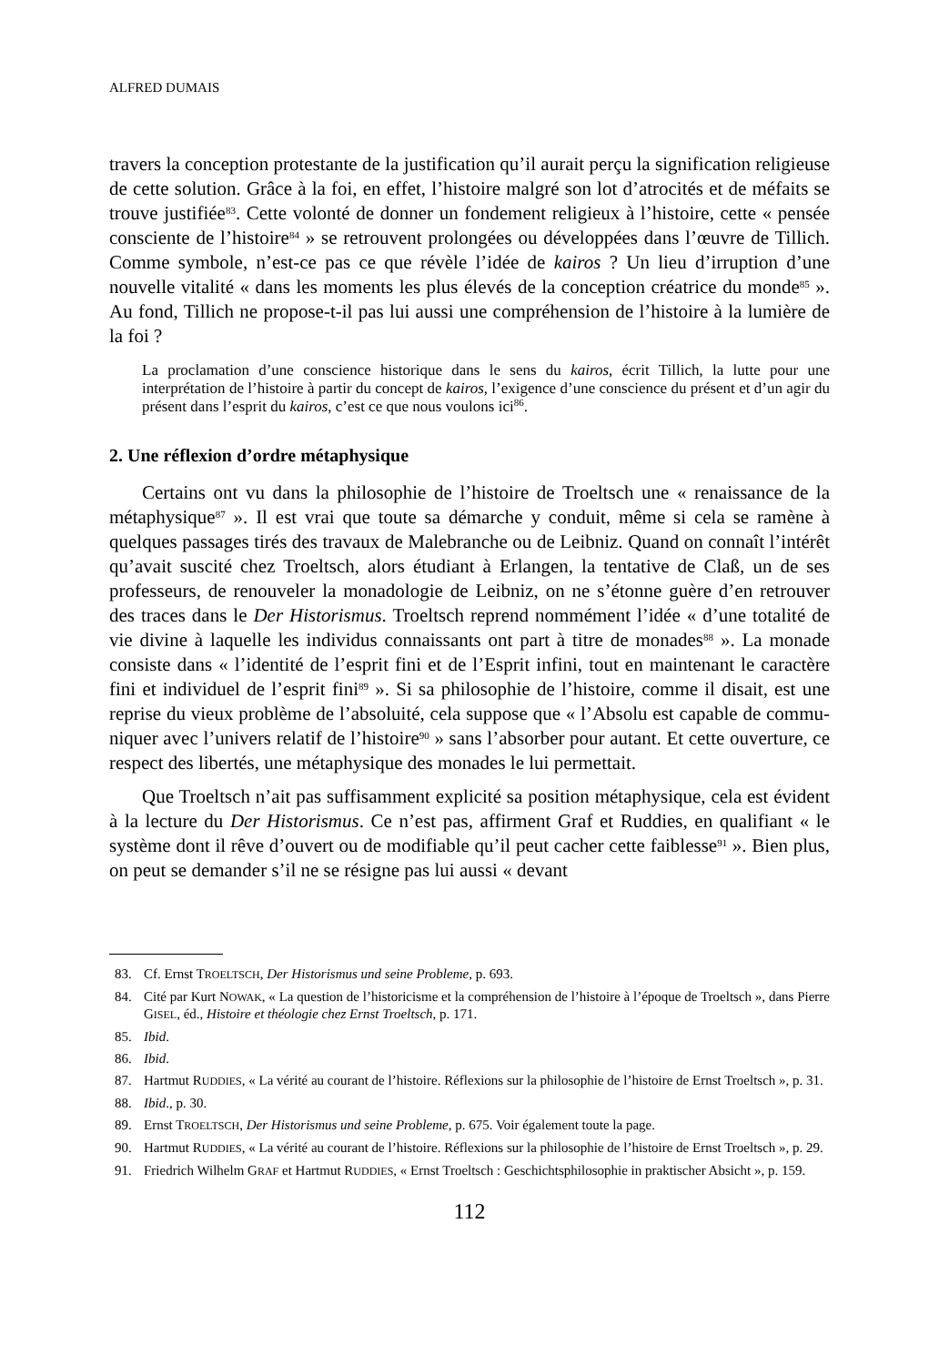ALFRED DUMAIS
travers la conception protestante de la justification qu’il aurait perçu la signification religieuse de cette solution. Grâce à la foi, en effet, l’histoire malgré son lot d’atroci­tés et de méfaits se trouve justifiée<sup>83</sup>. Cette volonté de donner un fondement religieux à l’histoire, cette « pensée consciente de l’histoire<sup>84</sup> » se retrouvent prolongées ou développées dans l’œuvre de Tillich. Comme symbole, n’est-ce pas ce que révèle l’idée de kairos ? Un lieu d’irruption d’une nouvelle vitalité « dans les moments les plus élevés de la conception créatrice du monde<sup>85</sup> ». Au fond, Tillich ne propose-t-il pas lui aussi une compréhension de l’histoire à la lumière de la foi ?
La proclamation d’une conscience historique dans le sens du kairos, écrit Tillich, la lutte pour une interprétation de l’histoire à partir du concept de kairos, l’exigence d’une con­science du présent et d’un agir du présent dans l’esprit du kairos, c’est ce que nous voulons ici<sup>86</sup>.
2. Une réflexion d’ordre métaphysique
Certains ont vu dans la philosophie de l’histoire de Troeltsch une « renaissance de la métaphysique<sup>87</sup> ». Il est vrai que toute sa démarche y conduit, même si cela se ramène à quelques passages tirés des travaux de Malebranche ou de Leibniz. Quand on connaît l’intérêt qu’avait suscité chez Troeltsch, alors étudiant à Erlangen, la tentative de Claß, un de ses professeurs, de renouveler la monadologie de Leibniz, on ne s’étonne guère d’en retrouver des traces dans le Der Historismus. Troeltsch re­prend nommément l’idée « d’une totalité de vie divine à laquelle les individus connaissants ont part à titre de monades<sup>88</sup> ». La monade consiste dans « l’identité de l’esprit fini et de l’Esprit infini, tout en maintenant le caractère fini et individuel de l’esprit fini<sup>89</sup> ». Si sa philosophie de l’histoire, comme il disait, est une reprise du vieux problème de l’absoluité, cela suppose que « l’Absolu est capable de commu­niquer avec l’univers relatif de l’histoire<sup>90</sup> » sans l’absorber pour autant. Et cette ouverture, ce respect des libertés, une métaphysique des monades le lui permettait.
Que Troeltsch n’ait pas suffisamment explicité sa position métaphysique, cela est évident à la lecture du Der Historismus. Ce n’est pas, affirment Graf et Ruddies, en qualifiant « le système dont il rêve d’ouvert ou de modifiable qu’il peut cacher cette faiblesse<sup>91</sup> ». Bien plus, on peut se demander s’il ne se résigne pas lui aussi « devant
83. Cf. Ernst TROELTSCH, Der Historismus und seine Probleme, p. 693.
84. Cité par Kurt NOWAK, « La question de l’historicisme et la compréhension de l’histoire à l’époque de Troeltsch », dans Pierre GISEL, éd., Histoire et théologie chez Ernst Troeltsch, p. 171.
85. Ibid.
86. Ibid.
87. Hartmut RUDDIES, « La vérité au courant de l’histoire. Réflexions sur la philosophie de l’histoire de Ernst Troeltsch », p. 31.
88. Ibid., p. 30.
89. Ernst TROELTSCH, Der Historismus und seine Probleme, p. 675. Voir également toute la page.
90. Hartmut RUDDIES, « La vérité au courant de l’histoire. Réflexions sur la philosophie de l’histoire de Ernst Troeltsch », p. 29.
91. Friedrich Wilhelm GRAF et Hartmut RUDDIES, « Ernst Troeltsch : Geschichtsphilosophie in praktischer Absicht », p. 159.
112